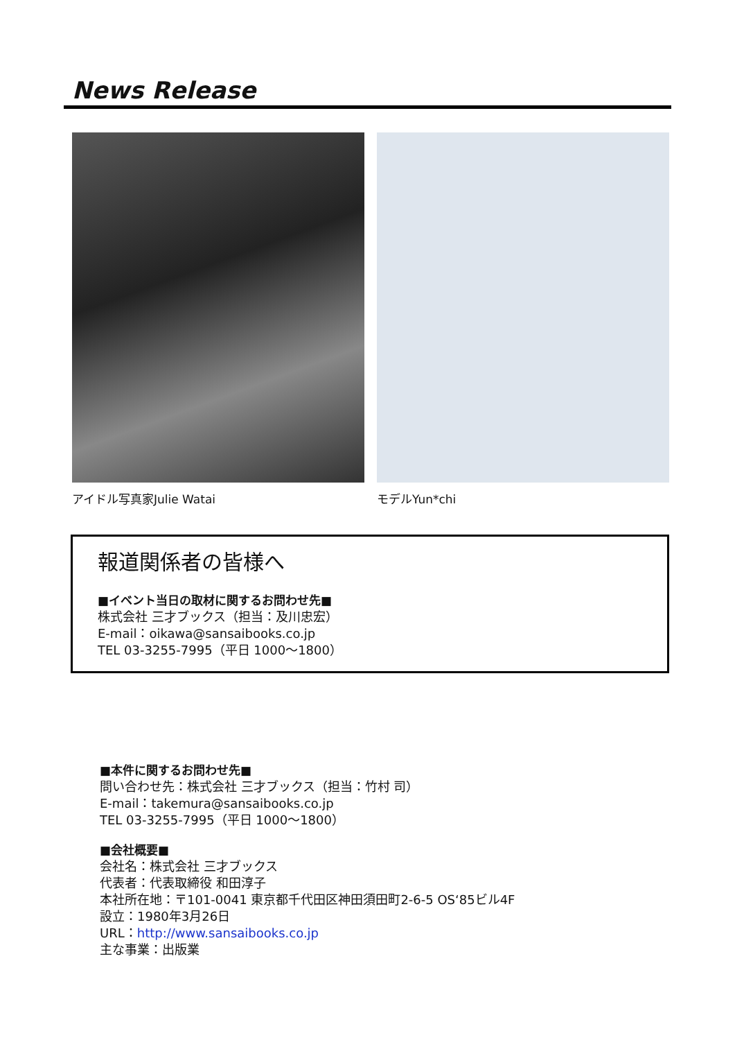News Release
アイドル写真家Julie Watai モデルYun*chi
報道関係者の皆様へ
■イベント当日の取材に関するお問わせ先■
株式会社 三才ブックス（担当：及川忠宏）
E-mail：oikawa@sansaibooks.co.jp
TEL 03-3255-7995（平日 1000～1800）
■本件に関するお問わせ先■
問い合わせ先：株式会社 三才ブックス（担当：竹村 司）
E-mail：takemura@sansaibooks.co.jp
TEL 03-3255-7995（平日 1000～1800）
■会社概要■
会社名：株式会社 三才ブックス
代表者：代表取締役 和田淳子
本社所在地：〒101-0041 東京都千代田区神田須田町2-6-5 OS‘85ビル4F
設立：1980年3月26日
URL：http://www.sansaibooks.co.jp
主な事業：出版業